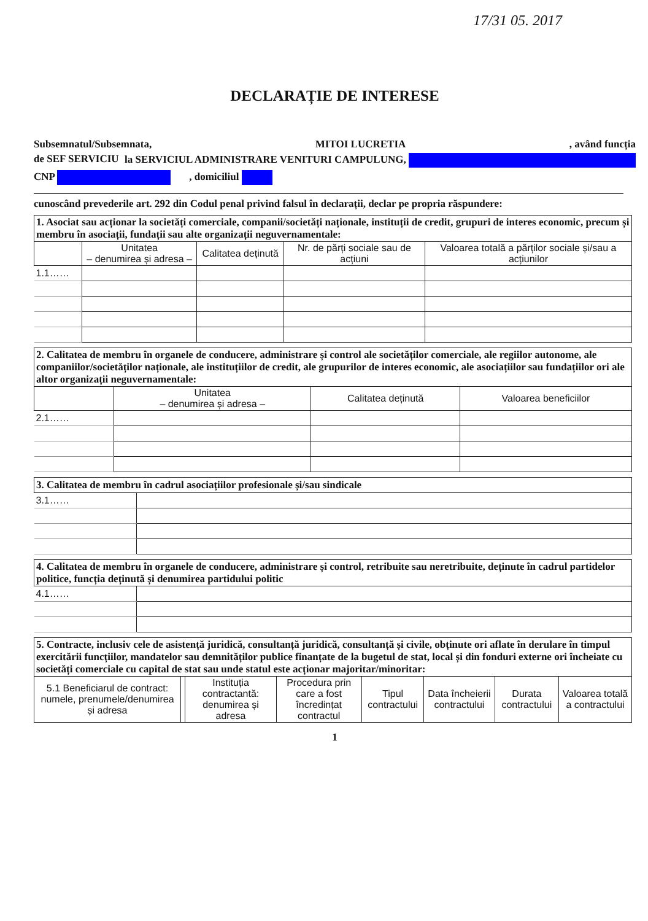17/31 05. 2017
DECLARAȚIE DE INTERESE
Subsemnatul/Subsemnata, MITOI LUCRETIA, având funcția
de SEF SERVICIU la SERVICIUL ADMINISTRARE VENITURI CAMPULUNG,
CNP , domiciliul
cunoscând prevederile art. 292 din Codul penal privind falsul în declarații, declar pe propria răspundere:
| 1. Asociat sau acționar la societăți comerciale, companii/societăți naționale, instituții de credit, grupuri de interes economic, precum și membru în asociații, fundații sau alte organizații neguvernamentale: | | | | |
| | Unitatea – denumirea și adresa – | Calitatea deținută | Nr. de părți sociale sau de acțiuni | Valoarea totală a părților sociale și/sau a acțiunilor |
| 1.1…… | | | | |
| 2. Calitatea de membru în organele de conducere, administrare și control ale societăților comerciale, ale regiilor autonome, ale companiilor/societăților naționale, ale instituțiilor de credit, ale grupurilor de interes economic, ale asociațiilor sau fundațiilor ori ale altor organizații neguvernamentale: | | | |
| | Unitatea – denumirea și adresa – | Calitatea deținută | Valoarea beneficiilor |
| 2.1…… | | | |
| 3. Calitatea de membru în cadrul asociațiilor profesionale și/sau sindicale | |
| 3.1…… | |
| 4. Calitatea de membru în organele de conducere, administrare și control, retribuite sau neretribuite, deținute în cadrul partidelor politice, funcția deținută și denumirea partidului politic | |
| 4.1…… | |
| 5. Contracte, inclusiv cele de asistență juridică, consultanță juridică, consultanță și civile, obținute ori aflate în derulare în timpul exercitării funcțiilor, mandatelor sau demnităților publice finanțate de la bugetul de stat, local și din fonduri externe ori încheiate cu societăți comerciale cu capital de stat sau unde statul este acționar majoritar/minoritar: | | | | | | | |
| 5.1 Beneficiarul de contract: numele, prenumele/denumirea și adresa | | Instituția contractantă: denumirea și adresa | Procedura prin care a fost încredințat contractul | Tipul contractului | Data încheierii contractului | Durata contractului | Valoarea totală a contractului |
1